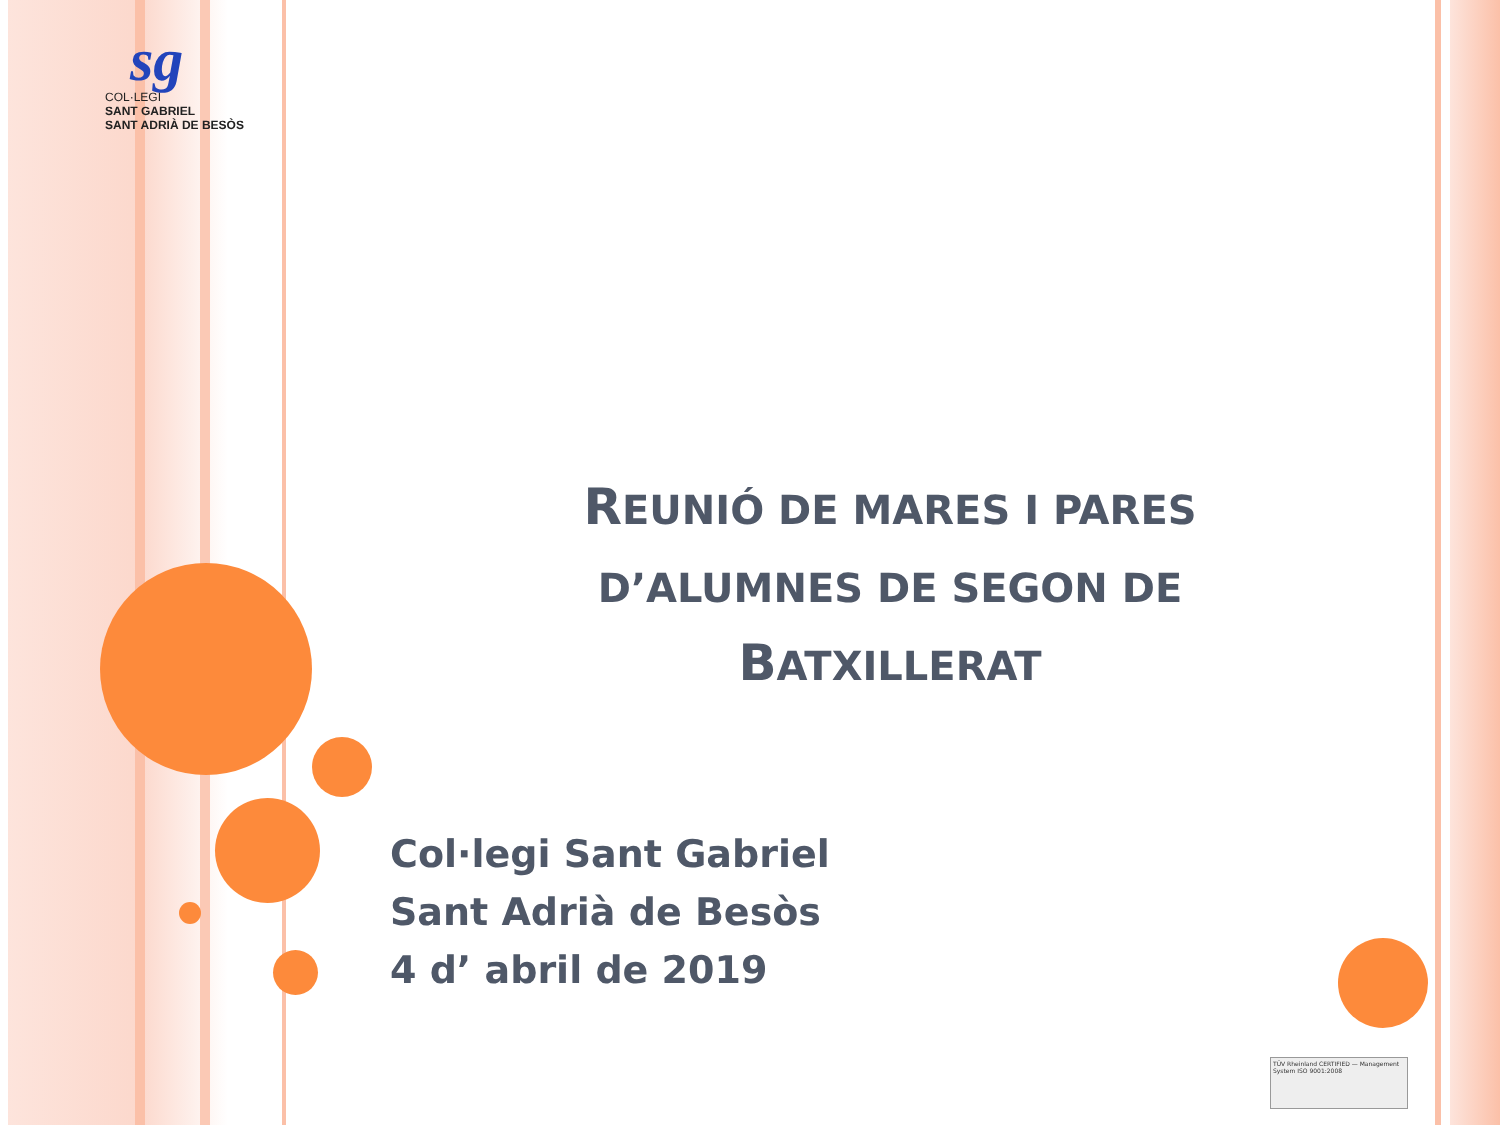sg
COL·LEGI
SANT GABRIEL
SANT ADRIÀ DE BESÒS
REUNIÓ DE MARES I PARES D’ALUMNES DE SEGON DE
BATXILLERAT
Col·legi Sant Gabriel
Sant Adrià de Besòs
4 d’ abril de 2019
TÜV Rheinland CERTIFIED — Management System ISO 9001:2008